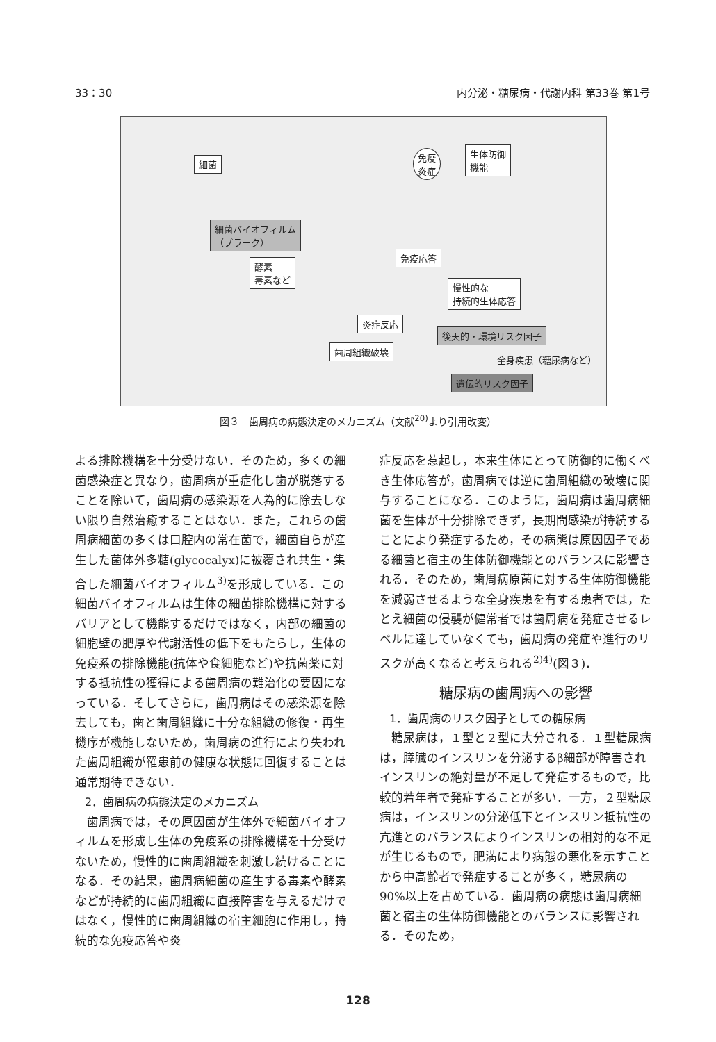33：30 内分泌・糖尿病・代謝内科 第33巻 第1号
細菌
免疫
炎症
生体防御
機能
細菌バイオフィルム
（プラーク）
酵素
毒素など
免疫応答
慢性的な
持続的生体応答
炎症反応
歯周組織破壊
後天的・環境リスク因子
全身疾患（糖尿病など）
遺伝的リスク因子
図３　歯周病の病態決定のメカニズム（文献<sup>20)</sup>より引用改変）
よる排除機構を十分受けない．そのため，多くの細菌感染症と異なり，歯周病が重症化し歯が脱落することを除いて，歯周病の感染源を人為的に除去しない限り自然治癒することはない．また，これらの歯周病細菌の多くは口腔内の常在菌で，細菌自らが産生した菌体外多糖(glycocalyx)に被覆され共生・集合した細菌バイオフィルム<sup>3)</sup>を形成している．この細菌バイオフィルムは生体の細菌排除機構に対するバリアとして機能するだけではなく，内部の細菌の細胞壁の肥厚や代謝活性の低下をもたらし，生体の免疫系の排除機能(抗体や食細胞など)や抗菌薬に対する抵抗性の獲得による歯周病の難治化の要因になっている．そしてさらに，歯周病はその感染源を除去しても，歯と歯周組織に十分な組織の修復・再生機序が機能しないため，歯周病の進行により失われた歯周組織が罹患前の健康な状態に回復することは通常期待できない．
2．歯周病の病態決定のメカニズム
歯周病では，その原因菌が生体外で細菌バイオフィルムを形成し生体の免疫系の排除機構を十分受けないため，慢性的に歯周組織を刺激し続けることになる．その結果，歯周病細菌の産生する毒素や酵素などが持続的に歯周組織に直接障害を与えるだけではなく，慢性的に歯周組織の宿主細胞に作用し，持続的な免疫応答や炎
症反応を惹起し，本来生体にとって防御的に働くべき生体応答が，歯周病では逆に歯周組織の破壊に関与することになる．このように，歯周病は歯周病細菌を生体が十分排除できず，長期間感染が持続することにより発症するため，その病態は原因因子である細菌と宿主の生体防御機能とのバランスに影響される．そのため，歯周病原菌に対する生体防御機能を減弱させるような全身疾患を有する患者では，たとえ細菌の侵襲が健常者では歯周病を発症させるレベルに達していなくても，歯周病の発症や進行のリスクが高くなると考えられる<sup>2)4)</sup>(図３)．
糖尿病の歯周病への影響
1．歯周病のリスク因子としての糖尿病
糖尿病は，１型と２型に大分される．１型糖尿病は，膵臓のインスリンを分泌するβ細部が障害されインスリンの絶対量が不足して発症するもので，比較的若年者で発症することが多い．一方，２型糖尿病は，インスリンの分泌低下とインスリン抵抗性の亢進とのバランスによりインスリンの相対的な不足が生じるもので，肥満により病態の悪化を示すことから中高齢者で発症することが多く，糖尿病の90%以上を占めている．歯周病の病態は歯周病細菌と宿主の生体防御機能とのバランスに影響される．そのため，
128